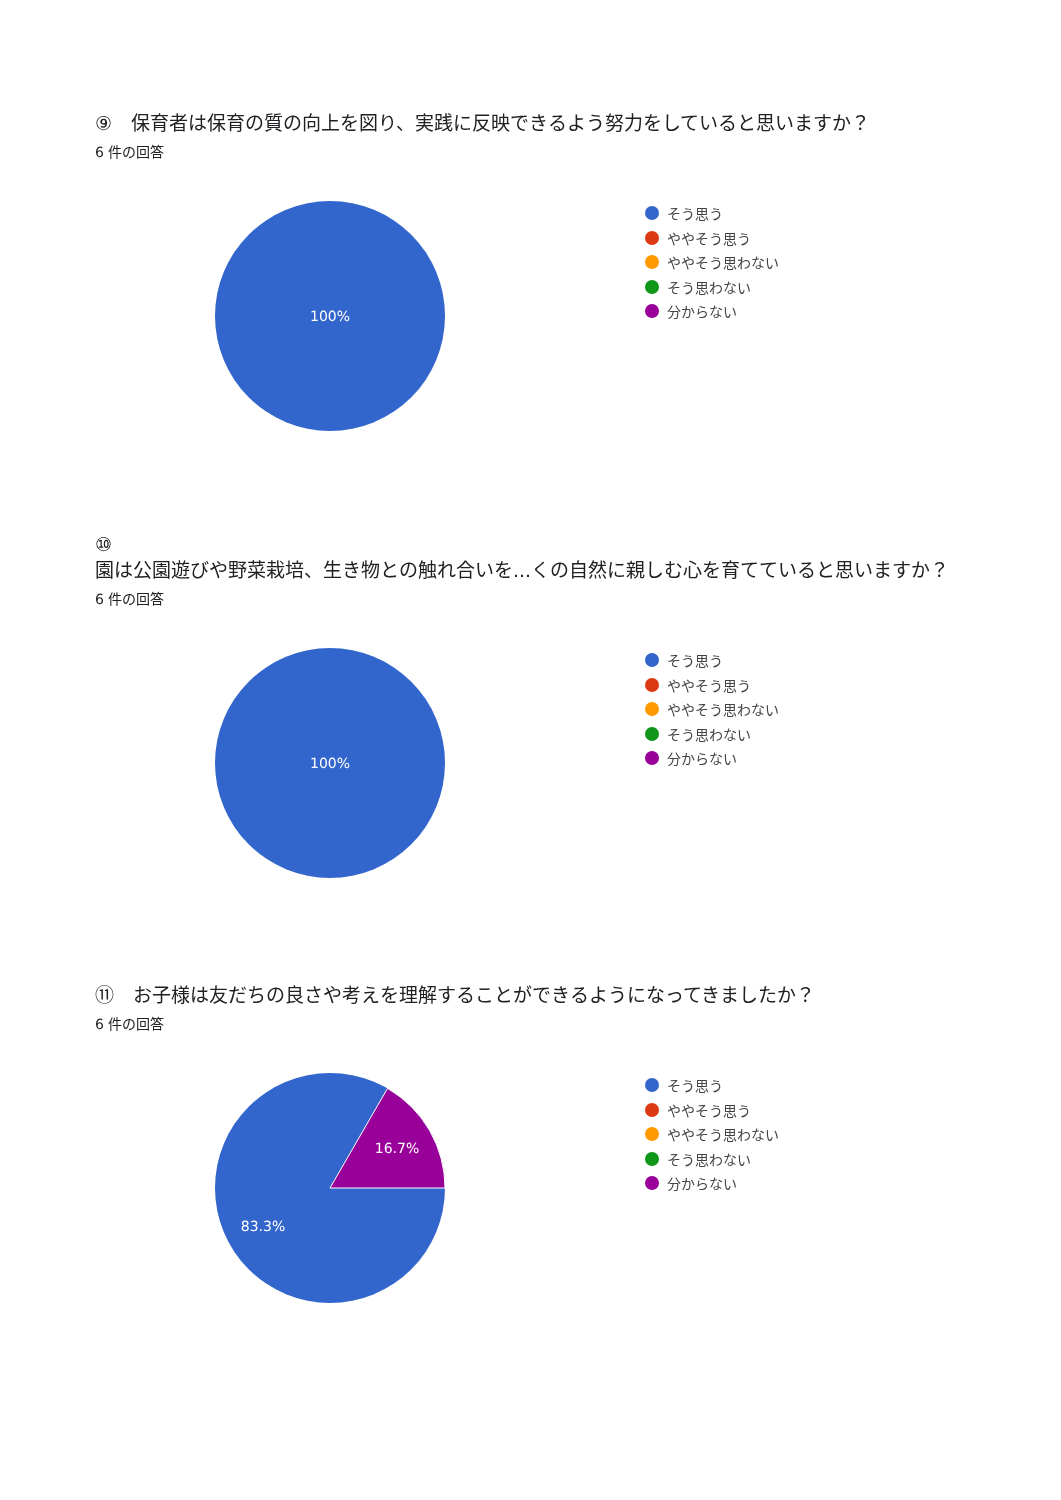⑨　保育者は保育の質の向上を図り、実践に反映できるよう努力をしていると思いますか？
6 件の回答
100%
そう思う
ややそう思う
ややそう思わない
そう思わない
分からない
⑩
園は公園遊びや野菜栽培、生き物との触れ合いを...くの自然に親しむ心を育てていると思いますか？
6 件の回答
100%
そう思う
ややそう思う
ややそう思わない
そう思わない
分からない
⑪　お子様は友だちの良さや考えを理解することができるようになってきましたか？
6 件の回答
16.7%
83.3%
そう思う
ややそう思う
ややそう思わない
そう思わない
分からない